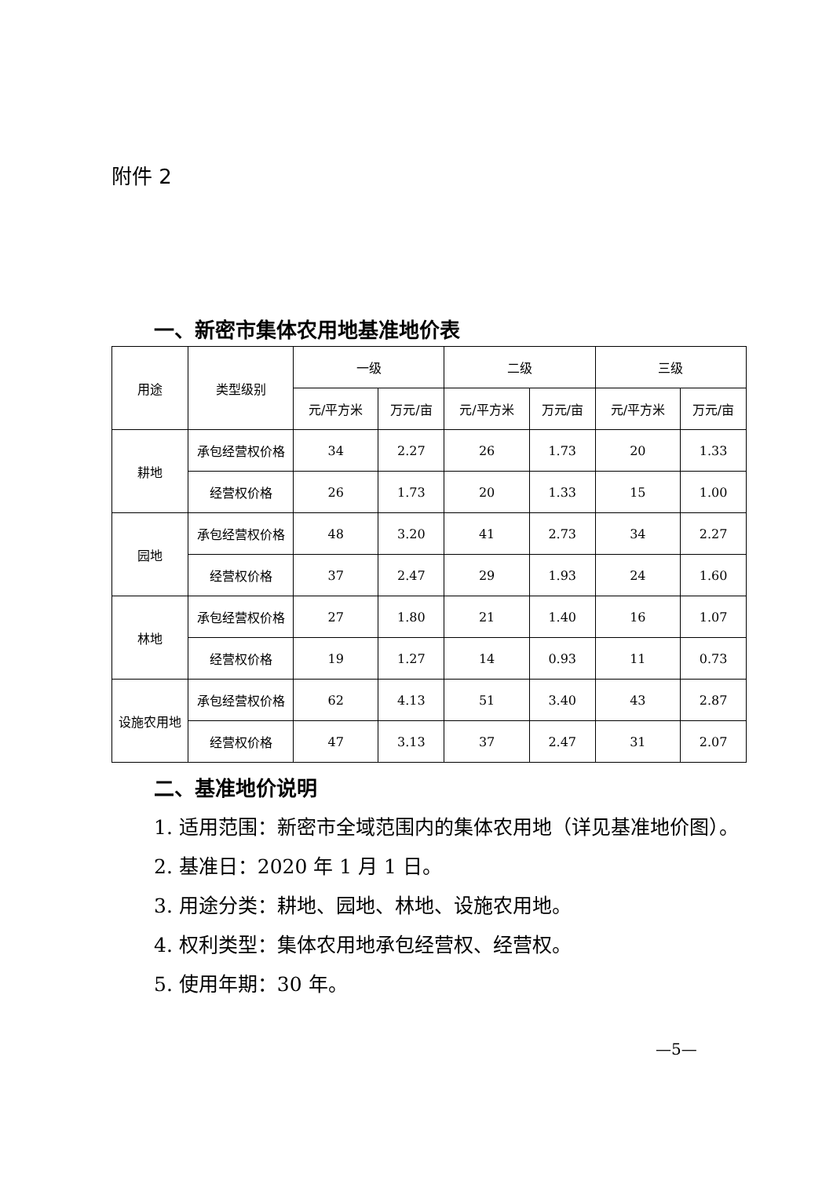附件 2
一、新密市集体农用地基准地价表
| 用途 | 类型级别 | 一级 | | 二级 | | 三级 | |
| --- | --- | --- | --- | --- | --- | --- | --- |
| | | 元/平方米 | 万元/亩 | 元/平方米 | 万元/亩 | 元/平方米 | 万元/亩 |
| 耕地 | 承包经营权价格 | 34 | 2.27 | 26 | 1.73 | 20 | 1.33 |
| | 经营权价格 | 26 | 1.73 | 20 | 1.33 | 15 | 1.00 |
| 园地 | 承包经营权价格 | 48 | 3.20 | 41 | 2.73 | 34 | 2.27 |
| | 经营权价格 | 37 | 2.47 | 29 | 1.93 | 24 | 1.60 |
| 林地 | 承包经营权价格 | 27 | 1.80 | 21 | 1.40 | 16 | 1.07 |
| | 经营权价格 | 19 | 1.27 | 14 | 0.93 | 11 | 0.73 |
| 设施农用地 | 承包经营权价格 | 62 | 4.13 | 51 | 3.40 | 43 | 2.87 |
| | 经营权价格 | 47 | 3.13 | 37 | 2.47 | 31 | 2.07 |
二、基准地价说明
1. 适用范围：新密市全域范围内的集体农用地（详见基准地价图）。
2. 基准日：2020 年 1 月 1 日。
3. 用途分类：耕地、园地、林地、设施农用地。
4. 权利类型：集体农用地承包经营权、经营权。
5. 使用年期：30 年。
—5—